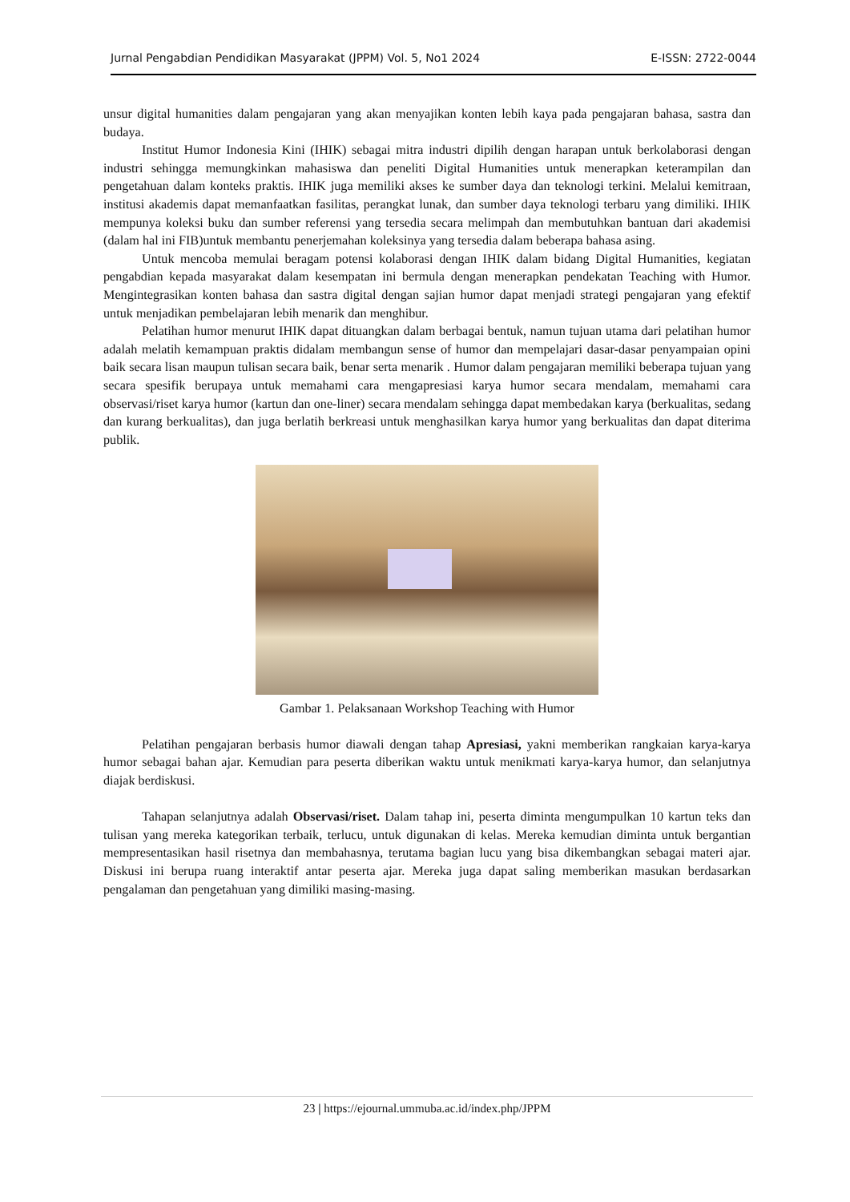Jurnal Pengabdian Pendidikan Masyarakat (JPPM) Vol. 5, No1 2024 E-ISSN: 2722-0044
unsur digital humanities dalam pengajaran yang akan menyajikan konten lebih kaya pada pengajaran bahasa, sastra dan budaya.
Institut Humor Indonesia Kini (IHIK) sebagai mitra industri dipilih dengan harapan untuk berkolaborasi dengan industri sehingga memungkinkan mahasiswa dan peneliti Digital Humanities untuk menerapkan keterampilan dan pengetahuan dalam konteks praktis. IHIK juga memiliki akses ke sumber daya dan teknologi terkini. Melalui kemitraan, institusi akademis dapat memanfaatkan fasilitas, perangkat lunak, dan sumber daya teknologi terbaru yang dimiliki. IHIK mempunya koleksi buku dan sumber referensi yang tersedia secara melimpah dan membutuhkan bantuan dari akademisi (dalam hal ini FIB)untuk membantu penerjemahan koleksinya yang tersedia dalam beberapa bahasa asing.
Untuk mencoba memulai beragam potensi kolaborasi dengan IHIK dalam bidang Digital Humanities, kegiatan pengabdian kepada masyarakat dalam kesempatan ini bermula dengan menerapkan pendekatan Teaching with Humor. Mengintegrasikan konten bahasa dan sastra digital dengan sajian humor dapat menjadi strategi pengajaran yang efektif untuk menjadikan pembelajaran lebih menarik dan menghibur.
Pelatihan humor menurut IHIK dapat dituangkan dalam berbagai bentuk, namun tujuan utama dari pelatihan humor adalah melatih kemampuan praktis didalam membangun sense of humor dan mempelajari dasar-dasar penyampaian opini baik secara lisan maupun tulisan secara baik, benar serta menarik . Humor dalam pengajaran memiliki beberapa tujuan yang secara spesifik berupaya untuk memahami cara mengapresiasi karya humor secara mendalam, memahami cara observasi/riset karya humor (kartun dan one-liner) secara mendalam sehingga dapat membedakan karya (berkualitas, sedang dan kurang berkualitas), dan juga berlatih berkreasi untuk menghasilkan karya humor yang berkualitas dan dapat diterima publik.
Gambar 1. Pelaksanaan Workshop Teaching with Humor
Pelatihan pengajaran berbasis humor diawali dengan tahap Apresiasi, yakni memberikan rangkaian karya-karya humor sebagai bahan ajar. Kemudian para peserta diberikan waktu untuk menikmati karya-karya humor, dan selanjutnya diajak berdiskusi.
Tahapan selanjutnya adalah Observasi/riset. Dalam tahap ini, peserta diminta mengumpulkan 10 kartun teks dan tulisan yang mereka kategorikan terbaik, terlucu, untuk digunakan di kelas. Mereka kemudian diminta untuk bergantian mempresentasikan hasil risetnya dan membahasnya, terutama bagian lucu yang bisa dikembangkan sebagai materi ajar. Diskusi ini berupa ruang interaktif antar peserta ajar. Mereka juga dapat saling memberikan masukan berdasarkan pengalaman dan pengetahuan yang dimiliki masing-masing.
23 | https://ejournal.ummuba.ac.id/index.php/JPPM